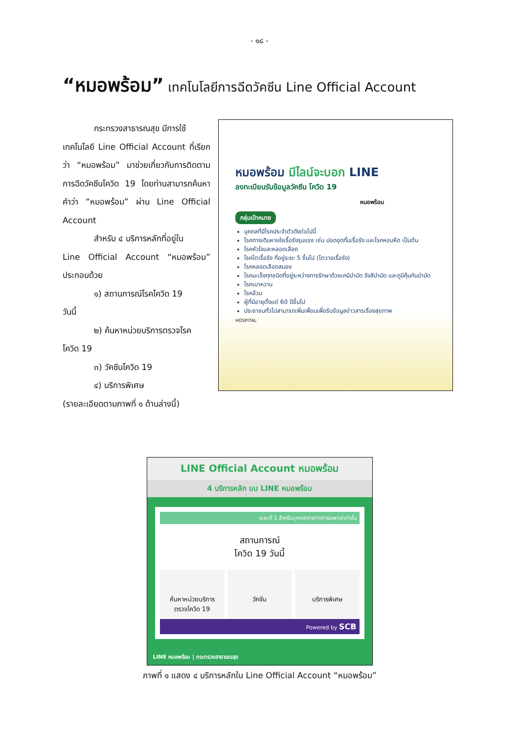- ๑๘ -
“หมอพร้อม” เทคโนโลยีการฉีดวัคซีน Line Official Account
กระทรวงสาธารณสุข มีการใช้
เทคโนโลยี Line Official Account ที่เรียกว่า “หมอพร้อม” มาช่วยเกี่ยวกับการติดตามการฉีดวัคซีนโควิด 19 โดยท่านสามารถค้นหาคำว่า “หมอพร้อม” ผ่าน Line Official Account
สำหรับ ๔ บริการหลักที่อยู่ใน
Line Official Account “หมอพร้อม” ประกอบด้วย
๑) สถานการณ์โรคโควิด 19
วันนี้
๒) ค้นหาหน่วยบริการตรวจโรค
โควิด 19
๓) วัคซีนโควิด 19
๔) บริการพิเศษ
(รายละเอียดตามภาพที่ ๑ ด้านล่างนี้)
หมอพร้อม มีไลน์จะบอก LINE
ลงทะเบียนรับข้อมูลวัคซีน โควิด 19
หมอพร้อม
กลุ่มเป้าหมาย
บุคคลที่มีโรคประจำตัวดังต่อไปนี้
โรคทางเดินหายใจเรื้อรังรุนแรง เช่น ปอดอุดกั้นเรื้อรัง และโรคหอบหืด เป็นต้น
โรคหัวใจและหลอดเลือด
โรคไตเรื้อรัง ที่อยู่ระยะ 5 ขึ้นไป (ไตวายเรื้อรัง)
โรคหลอดเลือดสมอง
โรคมะเร็งทุกชนิดที่อยู่ระหว่างการรักษาด้วยเคมีบำบัด รังสีบำบัด และภูมิคุ้มกันบำบัด
โรคเบาหวาน
โรคอ้วน
ผู้ที่มีอายุตั้งแต่ 60 ปีขึ้นไป
ประชาชนทั่วไปสามารถเพิ่มเพื่อนเพื่อรับข้อมูลข่าวสารเรื่องสุขภาพ
HOSPITAL
LINE Official Account หมอพร้อม
4 บริการหลัก บน LINE หมอพร้อม
ระยะที่ 1 สำหรับบุคคลากรทางการแพทย์เท่านั้น
สถานการณ์
โควิด 19 วันนี้
ค้นหาหน่วยบริการ
ตรวจโควิด 19
วัคซีน บริการพิเศษ
Powered by SCB
LINE หมอพร้อม | กระทรวงสาธารณสุข
ภาพที่ ๑ แสดง ๔ บริการหลักใน Line Official Account “หมอพร้อม”